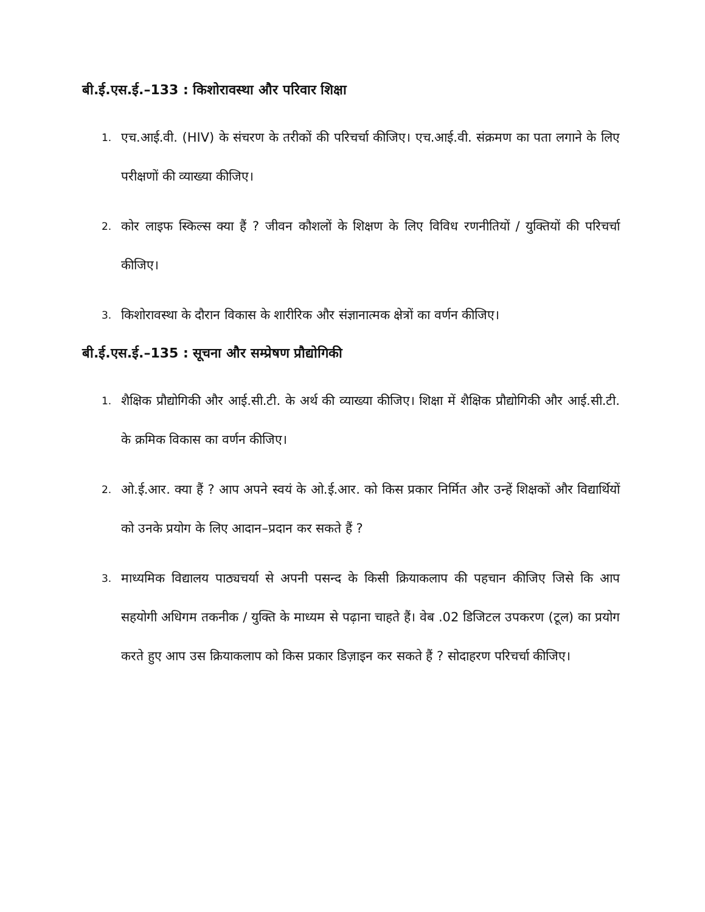बी.ई.एस.ई.–133 : किशोरावस्था और परिवार शिक्षा
1. एच.आई.वी. (HIV) के संचरण के तरीकों की परिचर्चा कीजिए। एच.आई.वी. संक्रमण का पता लगाने के लिए परीक्षणों की व्याख्या कीजिए।
2. कोर लाइफ स्किल्स क्या हैं ? जीवन कौशलों के शिक्षण के लिए विविध रणनीतियों / युक्तियों की परिचर्चा कीजिए।
3. किशोरावस्था के दौरान विकास के शारीरिक और संज्ञानात्मक क्षेत्रों का वर्णन कीजिए।
बी.ई.एस.ई.–135 : सूचना और सम्प्रेषण प्रौद्योगिकी
1. शैक्षिक प्रौद्योगिकी और आई.सी.टी. के अर्थ की व्याख्या कीजिए। शिक्षा में शैक्षिक प्रौद्योगिकी और आई.सी.टी. के क्रमिक विकास का वर्णन कीजिए।
2. ओ.ई.आर. क्या हैं ? आप अपने स्वयं के ओ.ई.आर. को किस प्रकार निर्मित और उन्हें शिक्षकों और विद्यार्थियों को उनके प्रयोग के लिए आदान–प्रदान कर सकते हैं ?
3. माध्यमिक विद्यालय पाठ्यचर्या से अपनी पसन्द के किसी क्रियाकलाप की पहचान कीजिए जिसे कि आप सहयोगी अधिगम तकनीक / युक्ति के माध्यम से पढ़ाना चाहते हैं। वेब .02 डिजिटल उपकरण (टूल) का प्रयोग करते हुए आप उस क्रियाकलाप को किस प्रकार डिज़ाइन कर सकते हैं ? सोदाहरण परिचर्चा कीजिए।